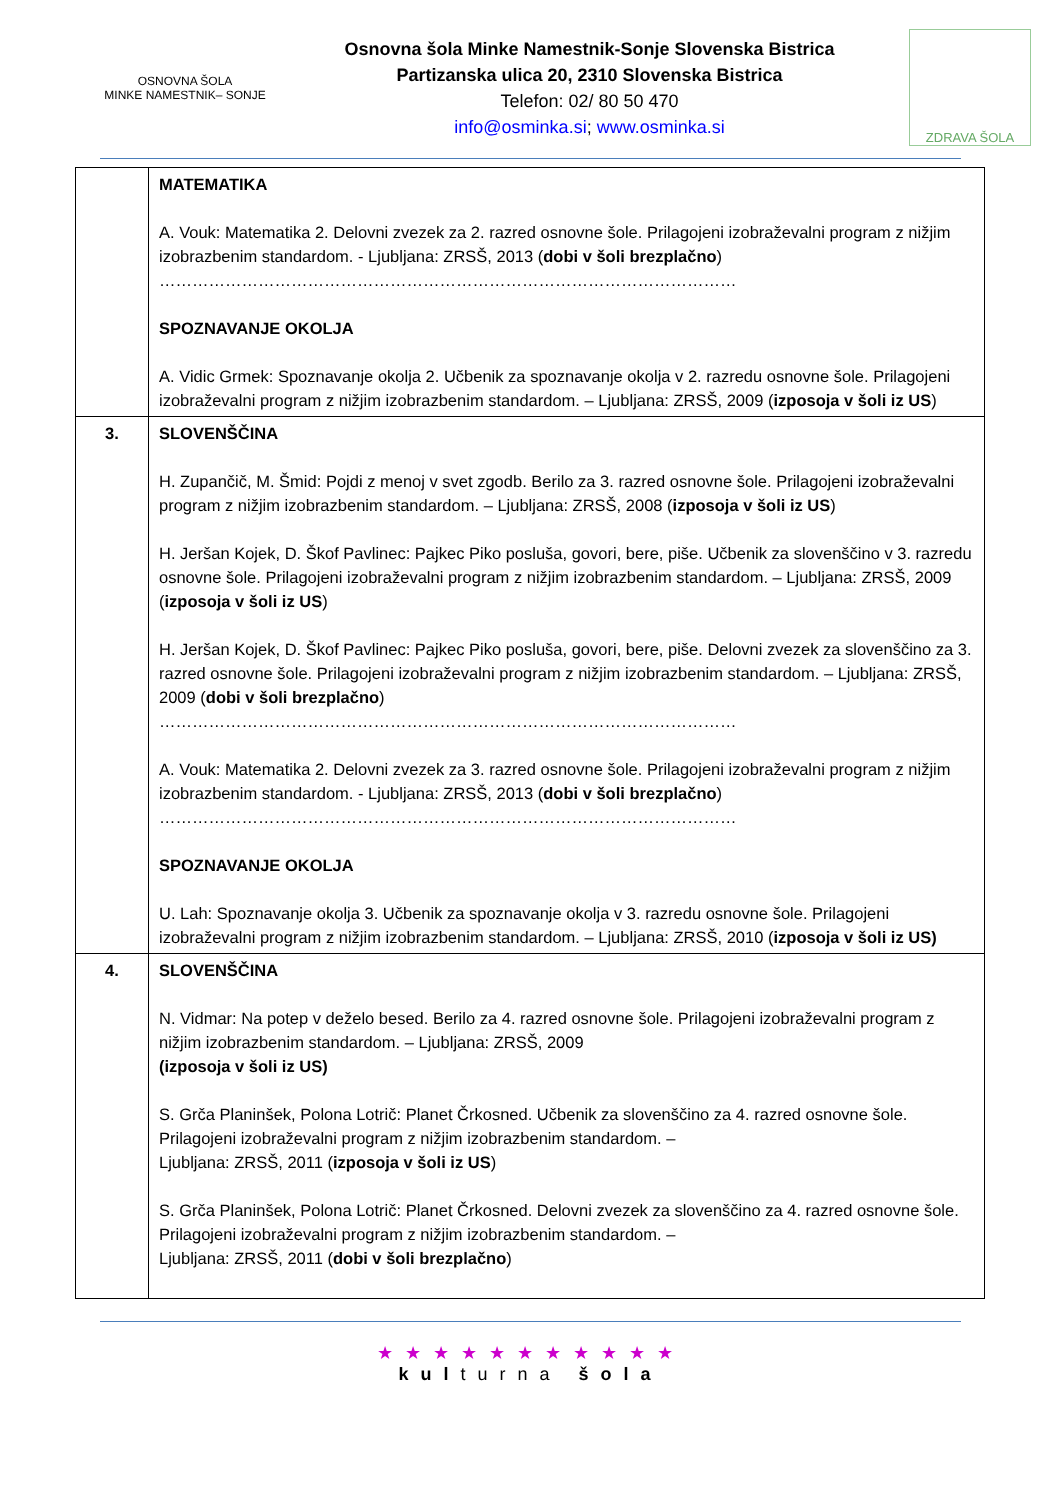OSNOVNA ŠOLA
MINKE NAMESTNIK– SONJE
Osnovna šola Minke Namestnik-Sonje Slovenska Bistrica
Partizanska ulica 20, 2310 Slovenska Bistrica
Telefon: 02/ 80 50 470
info@osminka.si; www.osminka.si
ZDRAVA ŠOLA
| | MATEMATIKA A. Vouk: Matematika 2. Delovni zvezek za 2. razred osnovne šole. Prilagojeni izobraževalni program z nižjim izobrazbenim standardom. - Ljubljana: ZRSŠ, 2013 ( dobi v šoli brezplačno ) …………………………………………………………………………………………… SPOZNAVANJE OKOLJA A. Vidic Grmek: Spoznavanje okolja 2. Učbenik za spoznavanje okolja v 2. razredu osnovne šole. Prilagojeni izobraževalni program z nižjim izobrazbenim standardom. – Ljubljana: ZRSŠ, 2009 ( izposoja v šoli iz US ) |
| 3. | SLOVENŠČINA H. Zupančič, M. Šmid: Pojdi z menoj v svet zgodb. Berilo za 3. razred osnovne šole. Prilagojeni izobraževalni program z nižjim izobrazbenim standardom. – Ljubljana: ZRSŠ, 2008 ( izposoja v šoli iz US ) H. Jeršan Kojek, D. Škof Pavlinec: Pajkec Piko posluša, govori, bere, piše. Učbenik za slovenščino v 3. razredu osnovne šole. Prilagojeni izobraževalni program z nižjim izobrazbenim standardom. – Ljubljana: ZRSŠ, 2009 ( izposoja v šoli iz US ) H. Jeršan Kojek, D. Škof Pavlinec: Pajkec Piko posluša, govori, bere, piše. Delovni zvezek za slovenščino za 3. razred osnovne šole. Prilagojeni izobraževalni program z nižjim izobrazbenim standardom. – Ljubljana: ZRSŠ, 2009 ( dobi v šoli brezplačno ) …………………………………………………………………………………………… A. Vouk: Matematika 2. Delovni zvezek za 3. razred osnovne šole. Prilagojeni izobraževalni program z nižjim izobrazbenim standardom. - Ljubljana: ZRSŠ, 2013 ( dobi v šoli brezplačno ) …………………………………………………………………………………………… SPOZNAVANJE OKOLJA U. Lah: Spoznavanje okolja 3. Učbenik za spoznavanje okolja v 3. razredu osnovne šole. Prilagojeni izobraževalni program z nižjim izobrazbenim standardom. – Ljubljana: ZRSŠ, 2010 ( izposoja v šoli iz US) |
| 4. | SLOVENŠČINA N. Vidmar: Na potep v deželo besed. Berilo za 4. razred osnovne šole. Prilagojeni izobraževalni program z nižjim izobrazbenim standardom. – Ljubljana: ZRSŠ, 2009 (izposoja v šoli iz US) S. Grča Planinšek, Polona Lotrič: Planet Črkosned. Učbenik za slovenščino za 4. razred osnovne šole. Prilagojeni izobraževalni program z nižjim izobrazbenim standardom. – Ljubljana: ZRSŠ, 2011 ( izposoja v šoli iz US ) S. Grča Planinšek, Polona Lotrič: Planet Črkosned. Delovni zvezek za slovenščino za 4. razred osnovne šole. Prilagojeni izobraževalni program z nižjim izobrazbenim standardom. – Ljubljana: ZRSŠ, 2011 ( dobi v šoli brezplačno ) |
★★★★★★★★★★★
kulturna šola